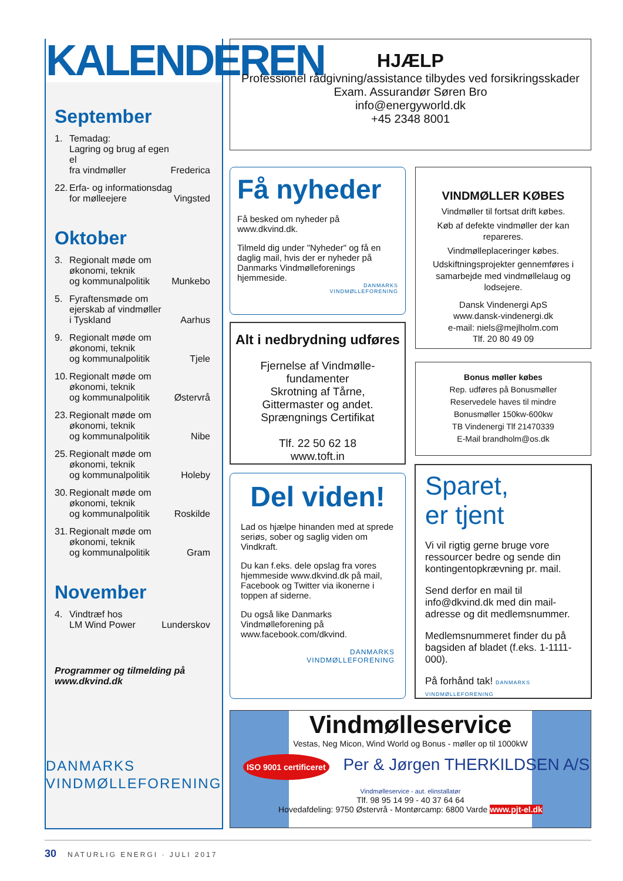KALENDEREN
September
1. Temadag:
Lagring og brug af egen el
fra vindmøller Frederica
22. Erfa- og informationsdag
for mølleejere Vingsted
Oktober
3. Regionalt møde om
økonomi, teknik
og kommunalpolitik Munkebo
5. Fyraftensmøde om
ejerskab af vindmøller
i Tyskland Aarhus
9. Regionalt møde om
økonomi, teknik
og kommunalpolitik Tjele
10. Regionalt møde om
økonomi, teknik
og kommunalpolitik Østervrå
23. Regionalt møde om
økonomi, teknik
og kommunalpolitik Nibe
25. Regionalt møde om
økonomi, teknik
og kommunalpolitik Holeby
30. Regionalt møde om
økonomi, teknik
og kommunalpolitik Roskilde
31. Regionalt møde om
økonomi, teknik
og kommunalpolitik Gram
November
4. Vindtræf hos
LM Wind Power Lunderskov
Programmer og tilmelding på
www.dkvind.dk
DANMARKS
VINDMØLLEFORENING
HJÆLP
Professionel rådgivning/assistance tilbydes ved forsikringsskader
Exam. Assurandør Søren Bro
info@energyworld.dk
+45 2348 8001
Få nyheder
Få besked om nyheder på www.dkvind.dk.
Tilmeld dig under "Nyheder" og få en daglig mail, hvis der er nyheder på Danmarks Vindmølleforenings hjemmeside.
DANMARKS
VINDMØLLEFORENING
VINDMØLLER KØBES
Vindmøller til fortsat drift købes.
Køb af defekte vindmøller der kan repareres.
Vindmølleplaceringer købes.
Udskiftningsprojekter gennemføres i samarbejde med vindmøllelaug og lodsejere.
Dansk Vindenergi ApS
www.dansk-vindenergi.dk
e-mail: niels@mejlholm.com
Tlf. 20 80 49 09
Alt i nedbrydning udføres
Fjernelse af Vindmølle-
fundamenter
Skrotning af Tårne,
Gittermaster og andet.
Sprængnings Certifikat
Tlf. 22 50 62 18
www.toft.in
Bonus møller købes
Rep. udføres på Bonusmøller
Reservedele haves til mindre
Bonusmøller 150kw-600kw
TB Vindenergi Tlf 21470339
E-Mail brandholm@os.dk
Del viden!
Lad os hjælpe hinanden med at sprede seriøs, sober og saglig viden om Vindkraft.
Du kan f.eks. dele opslag fra vores hjemmeside www.dkvind.dk på mail, Facebook og Twitter via ikonerne i toppen af siderne.
Du også like Danmarks Vindmølleforening på www.facebook.com/dkvind.
DANMARKS
VINDMØLLEFORENING
Sparet,
er tjent
Vi vil rigtig gerne bruge vore ressourcer bedre og sende din kontingentopkrævning pr. mail.
Send derfor en mail til info@dkvind.dk med din mail-adresse og dit medlemsnummer.
Medlemsnummeret finder du på bagsiden af bladet (f.eks. 1-1111-000).
På forhånd tak! DANMARKS VINDMØLLEFORENING
Vindmølleservice
Vestas, Neg Micon, Wind World og Bonus - møller op til 1000kW
ISO 9001 certificeret Per & Jørgen THERKILDSEN A/S
Vindmølleservice - aut. elinstallatør
Tlf. 98 95 14 99 - 40 37 64 64
Hovedafdeling: 9750 Østervrå - Montørcamp: 6800 Varde www.pjt-el.dk
30 NATURLIG ENERGI · JULI 2017